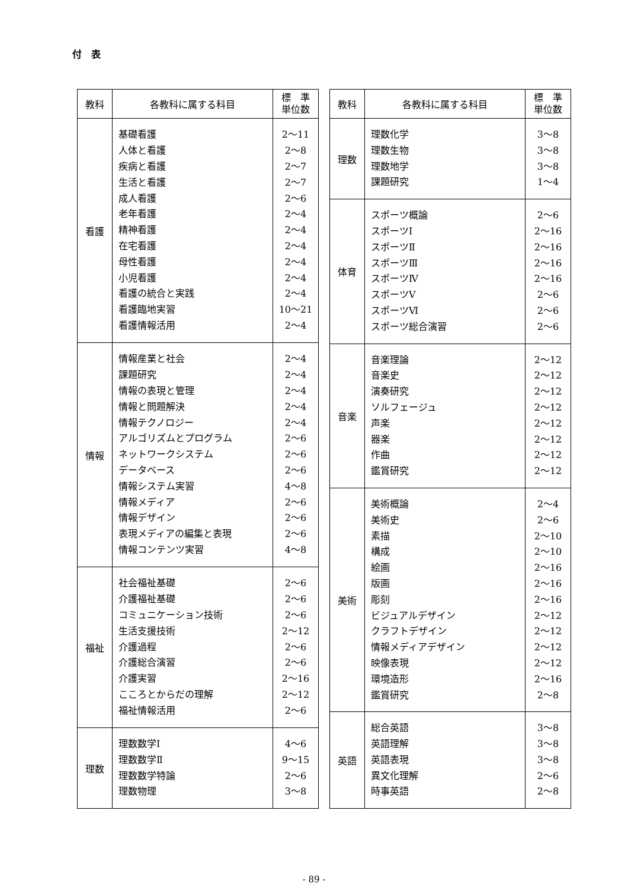付　表
| 教科 | 各教科に属する科目 | 標 準 単位数 |
| --- | --- | --- |
| 看護 | 基礎看護 人体と看護 疾病と看護 生活と看護 成人看護 老年看護 精神看護 在宅看護 母性看護 小児看護 看護の統合と実践 看護臨地実習 看護情報活用 | 2～11 2～8 2～7 2～7 2～6 2～4 2～4 2～4 2～4 2～4 2～4 10～21 2～4 |
| 情報 | 情報産業と社会 課題研究 情報の表現と管理 情報と問題解決 情報テクノロジー アルゴリズムとプログラム ネットワークシステム データベース 情報システム実習 情報メディア 情報デザイン 表現メディアの編集と表現 情報コンテンツ実習 | 2～4 2～4 2～4 2～4 2～4 2～6 2～6 2～6 4～8 2～6 2～6 2～6 4～8 |
| 福祉 | 社会福祉基礎 介護福祉基礎 コミュニケーション技術 生活支援技術 介護過程 介護総合演習 介護実習 こころとからだの理解 福祉情報活用 | 2～6 2～6 2～6 2～12 2～6 2～6 2～16 2～12 2～6 |
| 理数 | 理数数学Ⅰ 理数数学Ⅱ 理数数学特論 理数物理 | 4～6 9～15 2～6 3～8 |
| 教科 | 各教科に属する科目 | 標 準 単位数 |
| --- | --- | --- |
| 理数 | 理数化学 理数生物 理数地学 課題研究 | 3～8 3～8 3～8 1～4 |
| 体育 | スポーツ概論 スポーツⅠ スポーツⅡ スポーツⅢ スポーツⅣ スポーツⅤ スポーツⅥ スポーツ総合演習 | 2～6 2～16 2～16 2～16 2～16 2～6 2～6 2～6 |
| 音楽 | 音楽理論 音楽史 演奏研究 ソルフェージュ 声楽 器楽 作曲 鑑賞研究 | 2～12 2～12 2～12 2～12 2～12 2～12 2～12 2～12 |
| 美術 | 美術概論 美術史 素描 構成 絵画 版画 彫刻 ビジュアルデザイン クラフトデザイン 情報メディアデザイン 映像表現 環境造形 鑑賞研究 | 2～4 2～6 2～10 2～10 2～16 2～16 2～16 2～12 2～12 2～12 2～12 2～16 2～8 |
| 英語 | 総合英語 英語理解 英語表現 異文化理解 時事英語 | 3～8 3～8 3～8 2～6 2～8 |
- 89 -